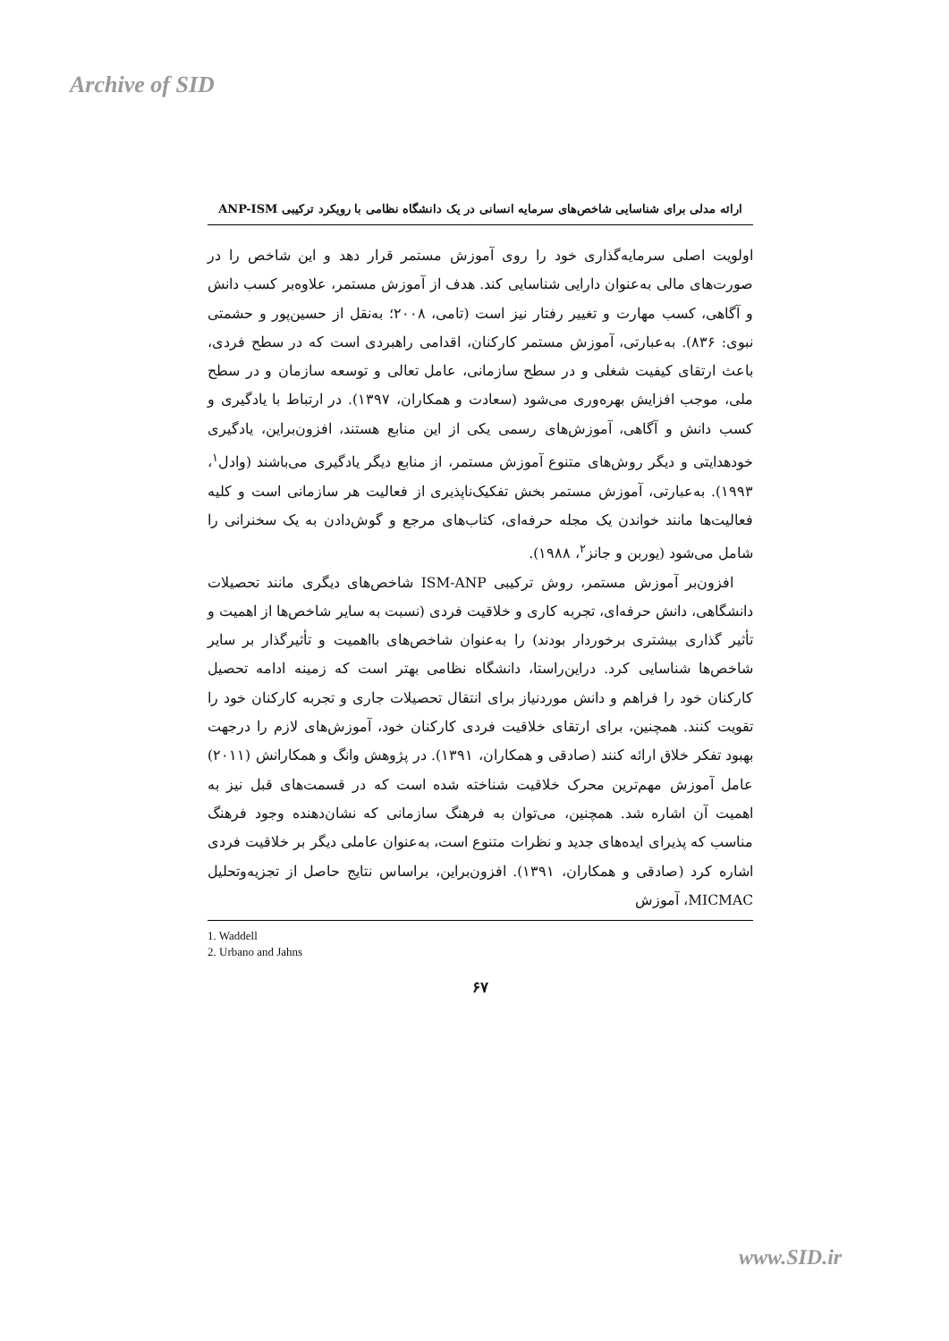Archive of SID
ارائه مدلی برای شناسایی شاخص‌های سرمایه انسانی در یک دانشگاه نظامی با رویکرد ترکیبی ANP-ISM
اولویت اصلی سرمایه‌گذاری خود را روی آموزش مستمر قرار دهد و این شاخص را در صورت‌های مالی به‌عنوان دارایی شناسایی کند. هدف از آموزش مستمر، علاوه‌بر کسب دانش و آگاهی، کسب مهارت و تغییر رفتار نیز است (تامی، ۲۰۰۸؛ به‌نقل از حسین‌پور و حشمتی نبوی: ۸۳۶). به‌عبارتی، آموزش مستمر کارکنان، اقدامی راهبردی است که در سطح فردی، باعث ارتقای کیفیت شغلی و در سطح سازمانی، عامل تعالی و توسعه سازمان و در سطح ملی، موجب افزایش بهره‌وری می‌شود (سعادت و همکاران، ۱۳۹۷). در ارتباط با یادگیری و کسب دانش و آگاهی، آموزش‌های رسمی یکی از این منابع هستند، افزون‌براین، یادگیری خودهدایتی و دیگر روش‌های متنوع آموزش مستمر، از منابع دیگر یادگیری می‌باشند (وادل<sup>۱</sup>، ۱۹۹۳). به‌عبارتی، آموزش مستمر بخش تفکیک‌ناپذیری از فعالیت هر سازمانی است و کلیه فعالیت‌ها مانند خواندن یک مجله حرفه‌ای، کتاب‌های مرجع و گوش‌دادن به یک سخنرانی را شامل می‌شود (یوربن و جانز<sup>۲</sup>، ۱۹۸۸).
افزون‌بر آموزش مستمر، روش ترکیبی ISM-ANP شاخص‌های دیگری مانند تحصیلات دانشگاهی، دانش حرفه‌ای، تجربه کاری و خلاقیت فردی (نسبت به سایر شاخص‌ها از اهمیت و تأثیر گذاری بیشتری برخوردار بودند) را به‌عنوان شاخص‌های بااهمیت و تأثیرگذار بر سایر شاخص‌ها شناسایی کرد. دراین‌راستا، دانشگاه نظامی بهتر است که زمینه ادامه تحصیل کارکنان خود را فراهم و دانش موردنیاز برای انتقال تحصیلات جاری و تجربه کارکنان خود را تقویت کنند. همچنین، برای ارتقای خلاقیت فردی کارکنان خود، آموزش‌های لازم را درجهت بهبود تفکر خلاق ارائه کنند (صادقی و همکاران، ۱۳۹۱). در پژوهش وانگ و همکارانش (۲۰۱۱) عامل آموزش مهم‌ترین محرک خلاقیت شناخته شده است که در قسمت‌های قبل نیز به اهمیت آن اشاره شد. همچنین، می‌توان به فرهنگ سازمانی که نشان‌دهنده وجود فرهنگ مناسب که پذیرای ایده‌های جدید و نظرات متنوع است، به‌عنوان عاملی دیگر بر خلاقیت فردی اشاره کرد (صادقی و همکاران، ۱۳۹۱). افزون‌براین، براساس نتایج حاصل از تجزیه‌وتحلیل MICMAC، آموزش
1. Waddell
2. Urbano and Jahns
۶۷
www.SID.ir